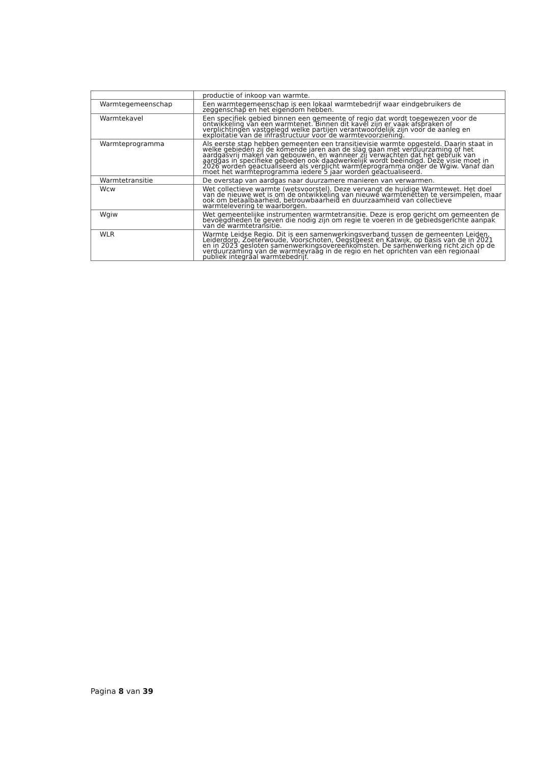| | productie of inkoop van warmte. |
| Warmtegemeenschap | Een warmtegemeenschap is een lokaal warmtebedrijf waar eindgebruikers de zeggenschap en het eigendom hebben. |
| Warmtekavel | Een specifiek gebied binnen een gemeente of regio dat wordt toegewezen voor de ontwikkeling van een warmtenet. Binnen dit kavel zijn er vaak afspraken of verplichtingen vastgelegd welke partijen verantwoordelijk zijn voor de aanleg en exploitatie van de infrastructuur voor de warmtevoorziening. |
| Warmteprogramma | Als eerste stap hebben gemeenten een transitievisie warmte opgesteld. Daarin staat in welke gebieden zij de komende jaren aan de slag gaan met verduurzaming of het aardgasvrij maken van gebouwen, en wanneer zij verwachten dat het gebruik van aardgas in specifieke gebieden ook daadwerkelijk wordt beëindigd. Deze visie moet in 2026 worden geactualiseerd als verplicht warmteprogramma onder de Wgiw. Vanaf dan moet het warmteprogramma iedere 5 jaar worden geactualiseerd. |
| Warmtetransitie | De overstap van aardgas naar duurzamere manieren van verwarmen. |
| Wcw | Wet collectieve warmte (wetsvoorstel). Deze vervangt de huidige Warmtewet. Het doel van de nieuwe wet is om de ontwikkeling van nieuwe warmtenetten te versimpelen, maar ook om betaalbaarheid, betrouwbaarheid en duurzaamheid van collectieve warmtelevering te waarborgen. |
| Wgiw | Wet gemeentelijke instrumenten warmtetransitie. Deze is erop gericht om gemeenten de bevoegdheden te geven die nodig zijn om regie te voeren in de gebiedsgerichte aanpak van de warmtetransitie. |
| WLR | Warmte Leidse Regio. Dit is een samenwerkingsverband tussen de gemeenten Leiden, Leiderdorp, Zoeterwoude, Voorschoten, Oegstgeest en Katwijk, op basis van de in 2021 en in 2023 gesloten samenwerkingsovereenkomsten. De samenwerking richt zich op de verduurzaming van de warmtevraag in de regio en het oprichten van een regionaal publiek integraal warmtebedrijf. |
Pagina 8 van 39